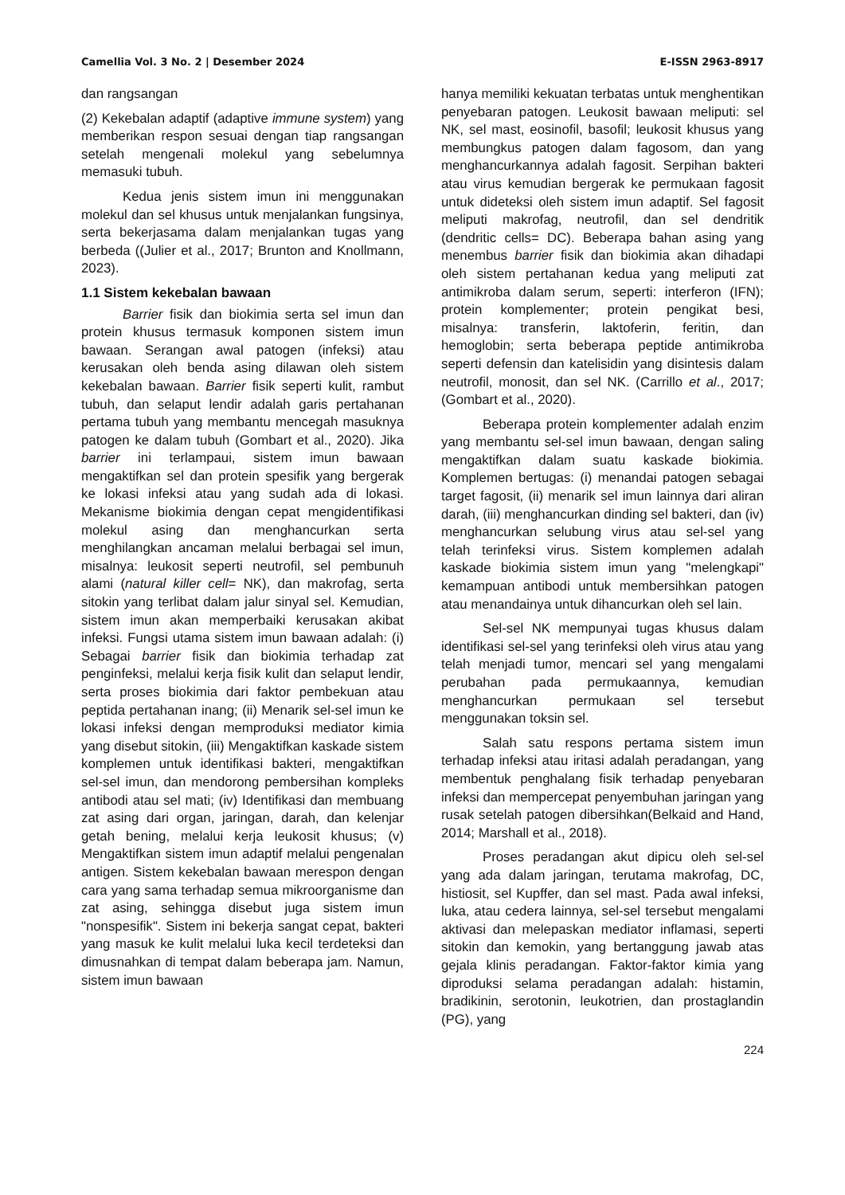Camellia Vol. 3 No. 2 | Desember 2024 E-ISSN 2963-8917
dan rangsangan
(2) Kekebalan adaptif (adaptive immune system) yang memberikan respon sesuai dengan tiap rangsangan setelah mengenali molekul yang sebelumnya memasuki tubuh.
Kedua jenis sistem imun ini menggunakan molekul dan sel khusus untuk menjalankan fungsinya, serta bekerjasama dalam menjalankan tugas yang berbeda ((Julier et al., 2017; Brunton and Knollmann, 2023).
1.1 Sistem kekebalan bawaan
Barrier fisik dan biokimia serta sel imun dan protein khusus termasuk komponen sistem imun bawaan. Serangan awal patogen (infeksi) atau kerusakan oleh benda asing dilawan oleh sistem kekebalan bawaan. Barrier fisik seperti kulit, rambut tubuh, dan selaput lendir adalah garis pertahanan pertama tubuh yang membantu mencegah masuknya patogen ke dalam tubuh (Gombart et al., 2020). Jika barrier ini terlampaui, sistem imun bawaan mengaktifkan sel dan protein spesifik yang bergerak ke lokasi infeksi atau yang sudah ada di lokasi. Mekanisme biokimia dengan cepat mengidentifikasi molekul asing dan menghancurkan serta menghilangkan ancaman melalui berbagai sel imun, misalnya: leukosit seperti neutrofil, sel pembunuh alami (natural killer cell= NK), dan makrofag, serta sitokin yang terlibat dalam jalur sinyal sel. Kemudian, sistem imun akan memperbaiki kerusakan akibat infeksi. Fungsi utama sistem imun bawaan adalah: (i) Sebagai barrier fisik dan biokimia terhadap zat penginfeksi, melalui kerja fisik kulit dan selaput lendir, serta proses biokimia dari faktor pembekuan atau peptida pertahanan inang; (ii) Menarik sel-sel imun ke lokasi infeksi dengan memproduksi mediator kimia yang disebut sitokin, (iii) Mengaktifkan kaskade sistem komplemen untuk identifikasi bakteri, mengaktifkan sel-sel imun, dan mendorong pembersihan kompleks antibodi atau sel mati; (iv) Identifikasi dan membuang zat asing dari organ, jaringan, darah, dan kelenjar getah bening, melalui kerja leukosit khusus; (v) Mengaktifkan sistem imun adaptif melalui pengenalan antigen. Sistem kekebalan bawaan merespon dengan cara yang sama terhadap semua mikroorganisme dan zat asing, sehingga disebut juga sistem imun "nonspesifik". Sistem ini bekerja sangat cepat, bakteri yang masuk ke kulit melalui luka kecil terdeteksi dan dimusnahkan di tempat dalam beberapa jam. Namun, sistem imun bawaan
hanya memiliki kekuatan terbatas untuk menghentikan penyebaran patogen. Leukosit bawaan meliputi: sel NK, sel mast, eosinofil, basofil; leukosit khusus yang membungkus patogen dalam fagosom, dan yang menghancurkannya adalah fagosit. Serpihan bakteri atau virus kemudian bergerak ke permukaan fagosit untuk dideteksi oleh sistem imun adaptif. Sel fagosit meliputi makrofag, neutrofil, dan sel dendritik (dendritic cells= DC). Beberapa bahan asing yang menembus barrier fisik dan biokimia akan dihadapi oleh sistem pertahanan kedua yang meliputi zat antimikroba dalam serum, seperti: interferon (IFN); protein komplementer; protein pengikat besi, misalnya: transferin, laktoferin, feritin, dan hemoglobin; serta beberapa peptide antimikroba seperti defensin dan katelisidin yang disintesis dalam neutrofil, monosit, dan sel NK. (Carrillo et al., 2017; (Gombart et al., 2020).
Beberapa protein komplementer adalah enzim yang membantu sel-sel imun bawaan, dengan saling mengaktifkan dalam suatu kaskade biokimia. Komplemen bertugas: (i) menandai patogen sebagai target fagosit, (ii) menarik sel imun lainnya dari aliran darah, (iii) menghancurkan dinding sel bakteri, dan (iv) menghancurkan selubung virus atau sel-sel yang telah terinfeksi virus. Sistem komplemen adalah kaskade biokimia sistem imun yang "melengkapi" kemampuan antibodi untuk membersihkan patogen atau menandainya untuk dihancurkan oleh sel lain.
Sel-sel NK mempunyai tugas khusus dalam identifikasi sel-sel yang terinfeksi oleh virus atau yang telah menjadi tumor, mencari sel yang mengalami perubahan pada permukaannya, kemudian menghancurkan permukaan sel tersebut menggunakan toksin sel.
Salah satu respons pertama sistem imun terhadap infeksi atau iritasi adalah peradangan, yang membentuk penghalang fisik terhadap penyebaran infeksi dan mempercepat penyembuhan jaringan yang rusak setelah patogen dibersihkan(Belkaid and Hand, 2014; Marshall et al., 2018).
Proses peradangan akut dipicu oleh sel-sel yang ada dalam jaringan, terutama makrofag, DC, histiosit, sel Kupffer, dan sel mast. Pada awal infeksi, luka, atau cedera lainnya, sel-sel tersebut mengalami aktivasi dan melepaskan mediator inflamasi, seperti sitokin dan kemokin, yang bertanggung jawab atas gejala klinis peradangan. Faktor-faktor kimia yang diproduksi selama peradangan adalah: histamin, bradikinin, serotonin, leukotrien, dan prostaglandin (PG), yang
224